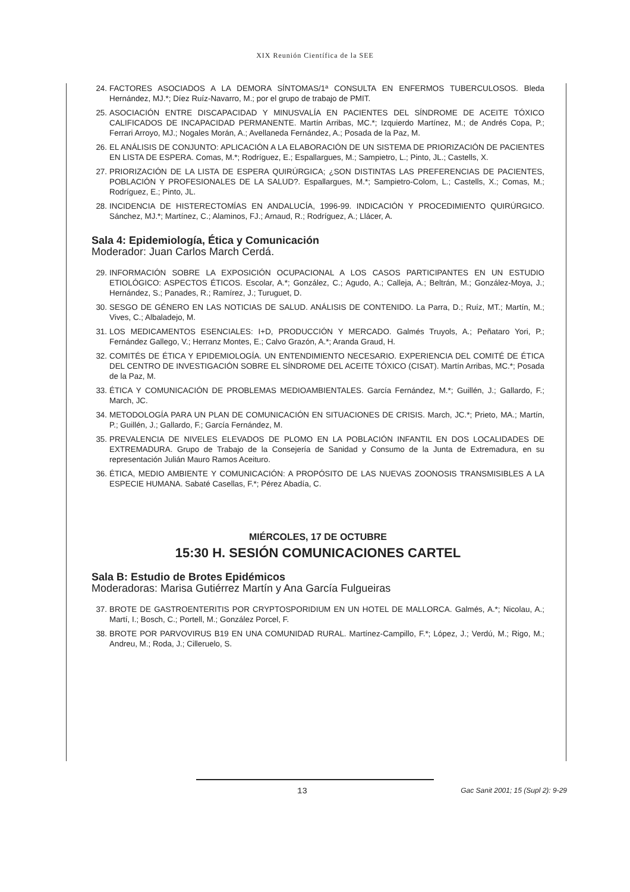XIX Reunión Científica de la SEE
24. FACTORES ASOCIADOS A LA DEMORA SÍNTOMAS/1ª CONSULTA EN ENFERMOS TUBERCULOSOS. Bleda Hernández, MJ.*; Díez Ruíz-Navarro, M.; por el grupo de trabajo de PMIT.
25. ASOCIACIÓN ENTRE DISCAPACIDAD Y MINUSVALÍA EN PACIENTES DEL SÍNDROME DE ACEITE TÓXICO CALIFICADOS DE INCAPACIDAD PERMANENTE. Martín Arribas, MC.*; Izquierdo Martínez, M.; de Andrés Copa, P.; Ferrari Arroyo, MJ.; Nogales Morán, A.; Avellaneda Fernández, A.; Posada de la Paz, M.
26. EL ANÁLISIS DE CONJUNTO: APLICACIÓN A LA ELABORACIÓN DE UN SISTEMA DE PRIORIZACIÓN DE PACIENTES EN LISTA DE ESPERA. Comas, M.*; Rodríguez, E.; Espallargues, M.; Sampietro, L.; Pinto, JL.; Castells, X.
27. PRIORIZACIÓN DE LA LISTA DE ESPERA QUIRÚRGICA; ¿SON DISTINTAS LAS PREFERENCIAS DE PACIENTES, POBLACIÓN Y PROFESIONALES DE LA SALUD?. Espallargues, M.*; Sampietro-Colom, L.; Castells, X.; Comas, M.; Rodríguez, E.; Pinto, JL.
28. INCIDENCIA DE HISTERECTOMÍAS EN ANDALUCÍA, 1996-99. INDICACIÓN Y PROCEDIMIENTO QUIRÚRGICO. Sánchez, MJ.*; Martínez, C.; Alaminos, FJ.; Arnaud, R.; Rodríguez, A.; Llácer, A.
Sala 4: Epidemiología, Ética y Comunicación
Moderador: Juan Carlos March Cerdá.
29. INFORMACIÓN SOBRE LA EXPOSICIÓN OCUPACIONAL A LOS CASOS PARTICIPANTES EN UN ESTUDIO ETIOLÓGICO: ASPECTOS ÉTICOS. Escolar, A.*; González, C.; Agudo, A.; Calleja, A.; Beltrán, M.; González-Moya, J.; Hernández, S.; Panades, R.; Ramírez, J.; Turuguet, D.
30. SESGO DE GÉNERO EN LAS NOTICIAS DE SALUD. ANÁLISIS DE CONTENIDO. La Parra, D.; Ruíz, MT.; Martín, M.; Vives, C.; Albaladejo, M.
31. LOS MEDICAMENTOS ESENCIALES: I+D, PRODUCCIÓN Y MERCADO. Galmés Truyols, A.; Peñataro Yori, P.; Fernández Gallego, V.; Herranz Montes, E.; Calvo Grazón, A.*; Aranda Graud, H.
32. COMITÉS DE ÉTICA Y EPIDEMIOLOGÍA. UN ENTENDIMIENTO NECESARIO. EXPERIENCIA DEL COMITÉ DE ÉTICA DEL CENTRO DE INVESTIGACIÓN SOBRE EL SÍNDROME DEL ACEITE TÓXICO (CISAT). Martín Arribas, MC.*; Posada de la Paz, M.
33. ÉTICA Y COMUNICACIÓN DE PROBLEMAS MEDIOAMBIENTALES. García Fernández, M.*; Guillén, J.; Gallardo, F.; March, JC.
34. METODOLOGÍA PARA UN PLAN DE COMUNICACIÓN EN SITUACIONES DE CRISIS. March, JC.*; Prieto, MA.; Martín, P.; Guillén, J.; Gallardo, F.; García Fernández, M.
35. PREVALENCIA DE NIVELES ELEVADOS DE PLOMO EN LA POBLACIÓN INFANTIL EN DOS LOCALIDADES DE EXTREMADURA. Grupo de Trabajo de la Consejería de Sanidad y Consumo de la Junta de Extremadura, en su representación Julián Mauro Ramos Aceituro.
36. ÉTICA, MEDIO AMBIENTE Y COMUNICACIÓN: A PROPÓSITO DE LAS NUEVAS ZOONOSIS TRANSMISIBLES A LA ESPECIE HUMANA. Sabaté Casellas, F.*; Pérez Abadía, C.
MIÉRCOLES, 17 DE OCTUBRE
15:30 H. SESIÓN COMUNICACIONES CARTEL
Sala B: Estudio de Brotes Epidémicos
Moderadoras: Marisa Gutiérrez Martín y Ana García Fulgueiras
37. BROTE DE GASTROENTERITIS POR CRYPTOSPORIDIUM EN UN HOTEL DE MALLORCA. Galmés, A.*; Nicolau, A.; Martí, I.; Bosch, C.; Portell, M.; González Porcel, F.
38. BROTE POR PARVOVIRUS B19 EN UNA COMUNIDAD RURAL. Martínez-Campillo, F.*; López, J.; Verdú, M.; Rigo, M.; Andreu, M.; Roda, J.; Cilleruelo, S.
13
Gac Sanit 2001; 15 (Supl 2): 9-29